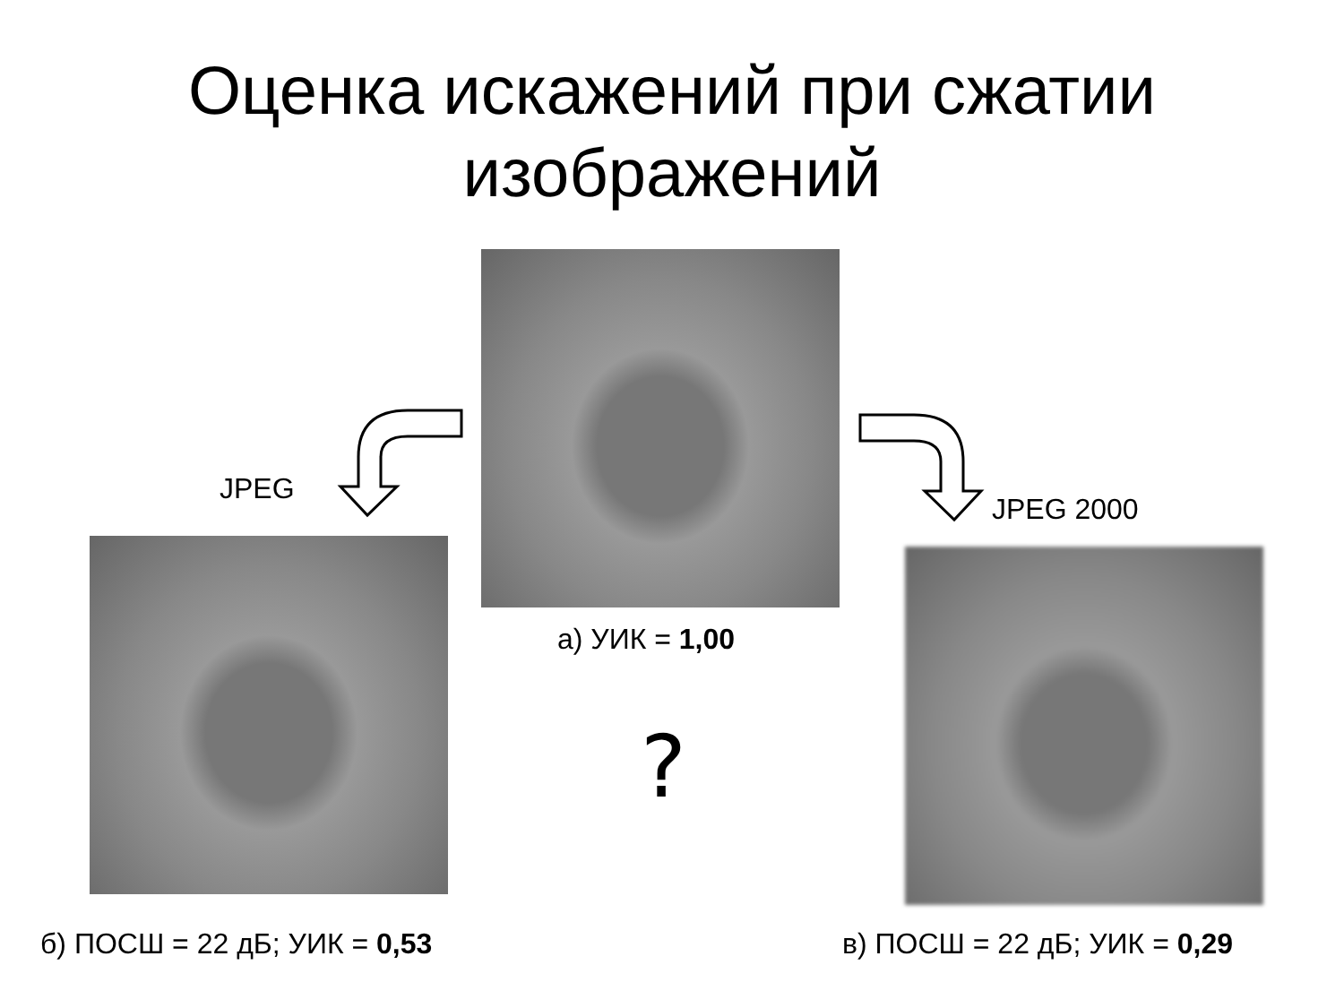Оценка искажений при сжатии
изображений
а) УИК = 1,00
JPEG
JPEG 2000
?
б) ПОСШ = 22 дБ; УИК = 0,53 в) ПОСШ = 22 дБ; УИК = 0,29